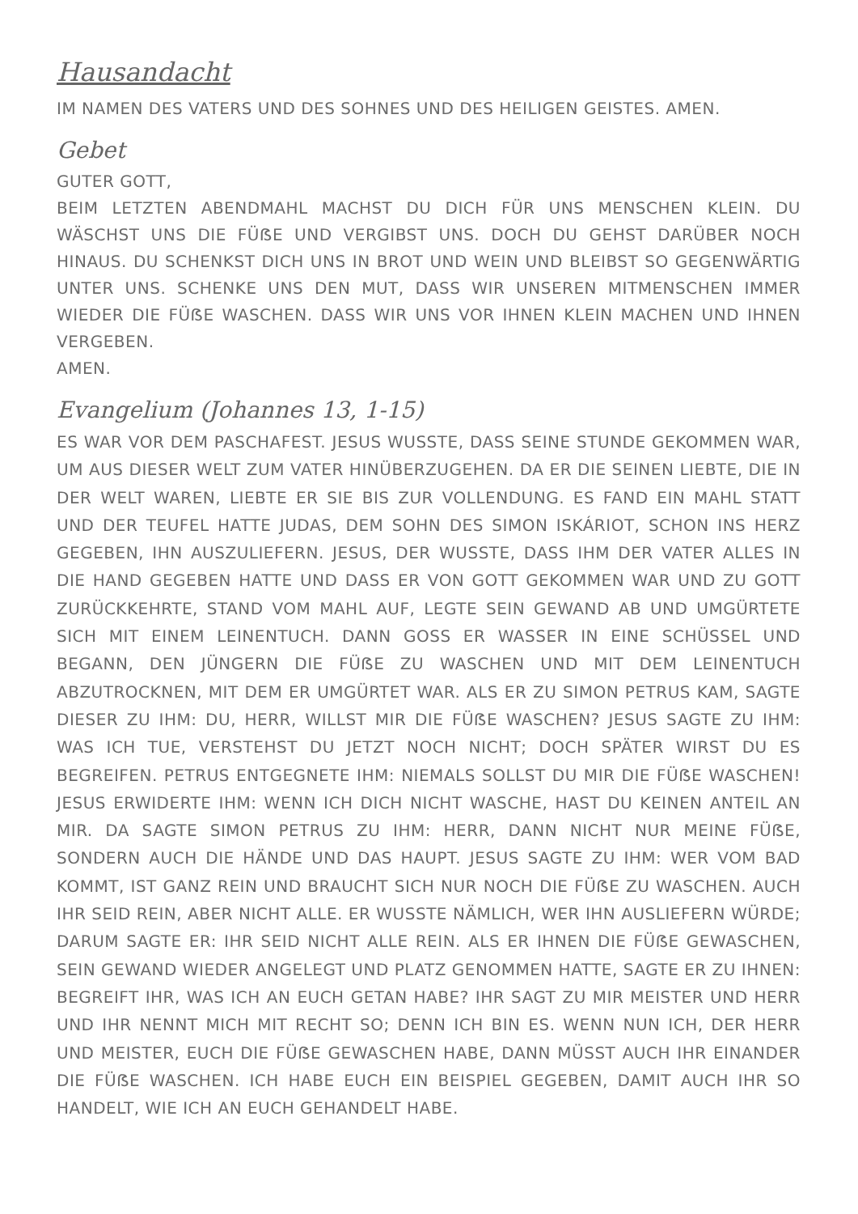Hausandacht
IM NAMEN DES VATERS UND DES SOHNES UND DES HEILIGEN GEISTES. AMEN.
Gebet
GUTER GOTT,
BEIM LETZTEN ABENDMAHL MACHST DU DICH FÜR UNS MENSCHEN KLEIN. DU WÄSCHST UNS DIE FÜẞE UND VERGIBST UNS. DOCH DU GEHST DARÜBER NOCH HINAUS. DU SCHENKST DICH UNS IN BROT UND WEIN UND BLEIBST SO GEGENWÄRTIG UNTER UNS. SCHENKE UNS DEN MUT, DASS WIR UNSEREN MITMENSCHEN IMMER WIEDER DIE FÜẞE WASCHEN. DASS WIR UNS VOR IHNEN KLEIN MACHEN UND IHNEN VERGEBEN.
AMEN.
Evangelium (Johannes 13, 1-15)
ES WAR VOR DEM PASCHAFEST. JESUS WUSSTE, DASS SEINE STUNDE GEKOMMEN WAR, UM AUS DIESER WELT ZUM VATER HINÜBERZUGEHEN. DA ER DIE SEINEN LIEBTE, DIE IN DER WELT WAREN, LIEBTE ER SIE BIS ZUR VOLLENDUNG. ES FAND EIN MAHL STATT UND DER TEUFEL HATTE JUDAS, DEM SOHN DES SIMON ISKÁRIOT, SCHON INS HERZ GEGEBEN, IHN AUSZULIEFERN. JESUS, DER WUSSTE, DASS IHM DER VATER ALLES IN DIE HAND GEGEBEN HATTE UND DASS ER VON GOTT GEKOMMEN WAR UND ZU GOTT ZURÜCKKEHRTE, STAND VOM MAHL AUF, LEGTE SEIN GEWAND AB UND UMGÜRTETE SICH MIT EINEM LEINENTUCH. DANN GOSS ER WASSER IN EINE SCHÜSSEL UND BEGANN, DEN JÜNGERN DIE FÜẞE ZU WASCHEN UND MIT DEM LEINENTUCH ABZUTROCKNEN, MIT DEM ER UMGÜRTET WAR. ALS ER ZU SIMON PETRUS KAM, SAGTE DIESER ZU IHM: DU, HERR, WILLST MIR DIE FÜẞE WASCHEN? JESUS SAGTE ZU IHM: WAS ICH TUE, VERSTEHST DU JETZT NOCH NICHT; DOCH SPÄTER WIRST DU ES BEGREIFEN. PETRUS ENTGEGNETE IHM: NIEMALS SOLLST DU MIR DIE FÜẞE WASCHEN! JESUS ERWIDERTE IHM: WENN ICH DICH NICHT WASCHE, HAST DU KEINEN ANTEIL AN MIR. DA SAGTE SIMON PETRUS ZU IHM: HERR, DANN NICHT NUR MEINE FÜẞE, SONDERN AUCH DIE HÄNDE UND DAS HAUPT. JESUS SAGTE ZU IHM: WER VOM BAD KOMMT, IST GANZ REIN UND BRAUCHT SICH NUR NOCH DIE FÜẞE ZU WASCHEN. AUCH IHR SEID REIN, ABER NICHT ALLE. ER WUSSTE NÄMLICH, WER IHN AUSLIEFERN WÜRDE; DARUM SAGTE ER: IHR SEID NICHT ALLE REIN. ALS ER IHNEN DIE FÜẞE GEWASCHEN, SEIN GEWAND WIEDER ANGELEGT UND PLATZ GENOMMEN HATTE, SAGTE ER ZU IHNEN: BEGREIFT IHR, WAS ICH AN EUCH GETAN HABE? IHR SAGT ZU MIR MEISTER UND HERR UND IHR NENNT MICH MIT RECHT SO; DENN ICH BIN ES. WENN NUN ICH, DER HERR UND MEISTER, EUCH DIE FÜẞE GEWASCHEN HABE, DANN MÜSST AUCH IHR EINANDER DIE FÜẞE WASCHEN. ICH HABE EUCH EIN BEISPIEL GEGEBEN, DAMIT AUCH IHR SO HANDELT, WIE ICH AN EUCH GEHANDELT HABE.